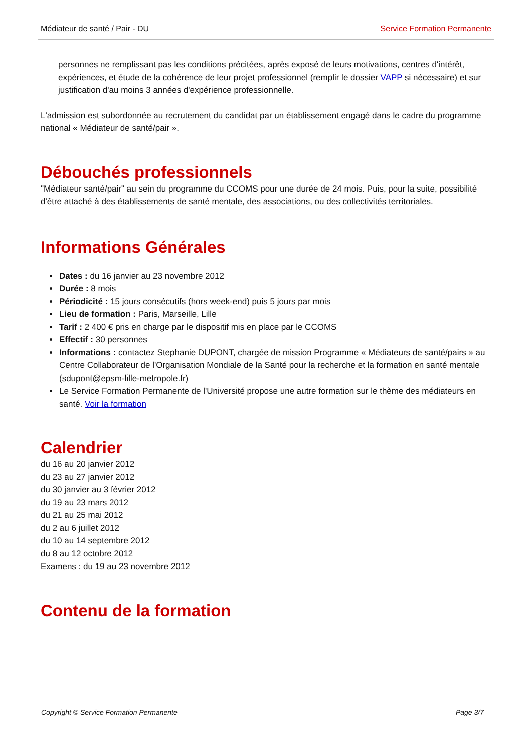Médiateur de santé / Pair - DU Service Formation Permanente
personnes ne remplissant pas les conditions précitées, après exposé de leurs motivations, centres d'intérêt, expériences, et étude de la cohérence de leur projet professionnel (remplir le dossier VAPP si nécessaire) et sur justification d'au moins 3 années d'expérience professionnelle.
L'admission est subordonnée au recrutement du candidat par un établissement engagé dans le cadre du programme national « Médiateur de santé/pair ».
Débouchés professionnels
"Médiateur santé/pair" au sein du programme du CCOMS pour une durée de 24 mois. Puis, pour la suite, possibilité d'être attaché à des établissements de santé mentale, des associations, ou des collectivités territoriales.
Informations Générales
Dates : du 16 janvier au 23 novembre 2012
Durée : 8 mois
Périodicité : 15 jours consécutifs (hors week-end) puis 5 jours par mois
Lieu de formation : Paris, Marseille, Lille
Tarif : 2 400 € pris en charge par le dispositif mis en place par le CCOMS
Effectif : 30 personnes
Informations : contactez Stephanie DUPONT, chargée de mission Programme « Médiateurs de santé/pairs » au Centre Collaborateur de l'Organisation Mondiale de la Santé pour la recherche et la formation en santé mentale (sdupont@epsm-lille-metropole.fr)
Le Service Formation Permanente de l'Université propose une autre formation sur le thème des médiateurs en santé. Voir la formation
Calendrier
du 16 au 20 janvier 2012
du 23 au 27 janvier 2012
du 30 janvier au 3 février 2012
du 19 au 23 mars 2012
du 21 au 25 mai 2012
du 2 au 6 juillet 2012
du 10 au 14 septembre 2012
du 8 au 12 octobre 2012
Examens : du 19 au 23 novembre 2012
Contenu de la formation
Copyright © Service Formation Permanente Page 3/7